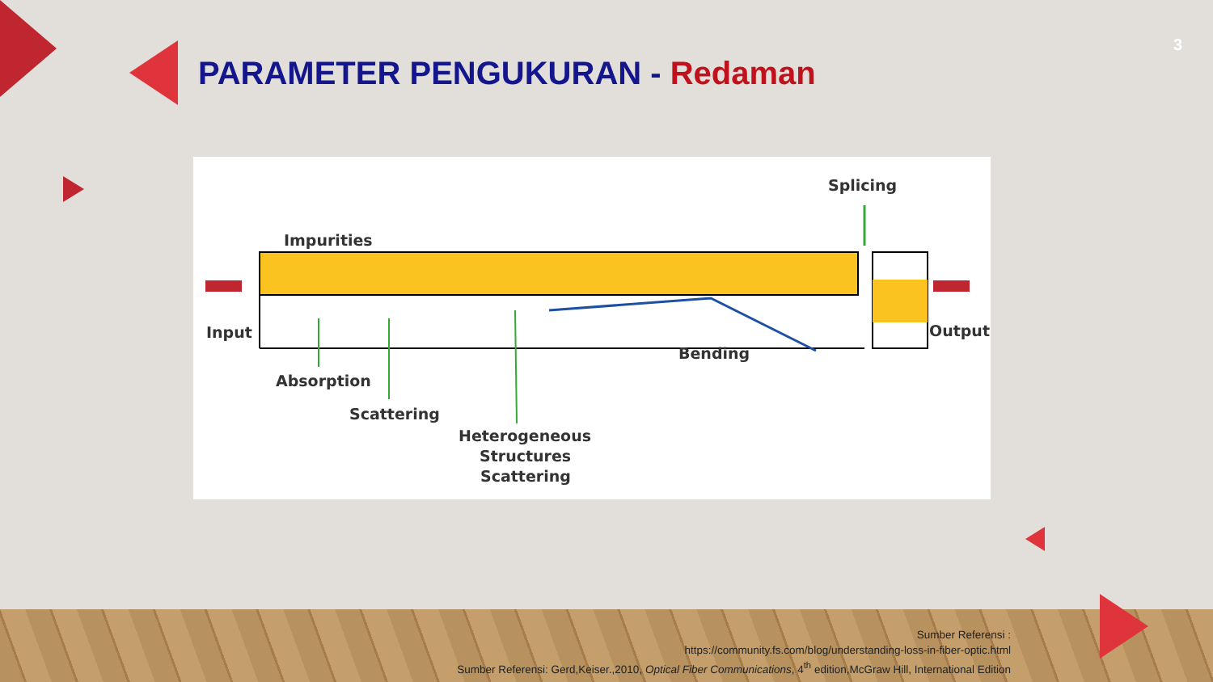3
PARAMETER PENGUKURAN - Redaman
Impurities
Splicing
Input
Output
Absorption
Scattering
Bending
Heterogeneous
Structures
Scattering
Sumber Referensi :
https://community.fs.com/blog/understanding-loss-in-fiber-optic.html
Sumber Referensi: Gerd,Keiser.,2010, Optical Fiber Communications, 4<sup>th</sup> edition,McGraw Hill, International Edition